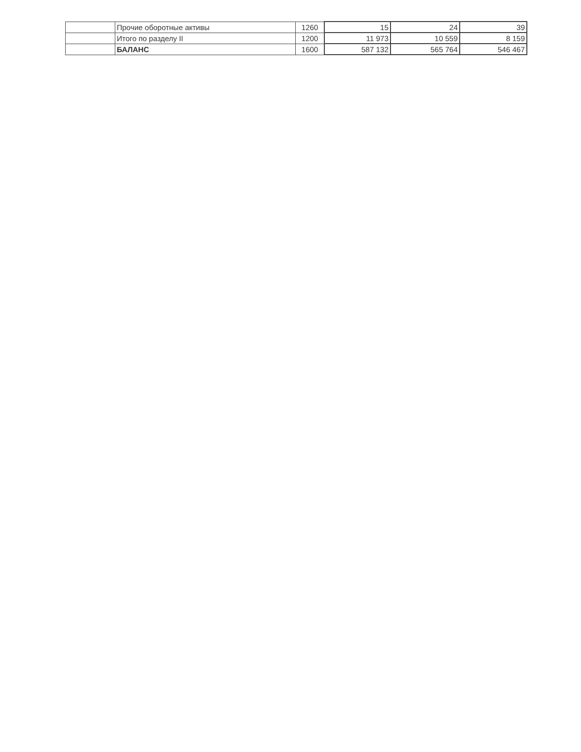| | Прочие оборотные активы | 1260 | 15 | 24 | 39 |
| | Итого по разделу II | 1200 | 11 973 | 10 559 | 8 159 |
| | БАЛАНС | 1600 | 587 132 | 565 764 | 546 467 |